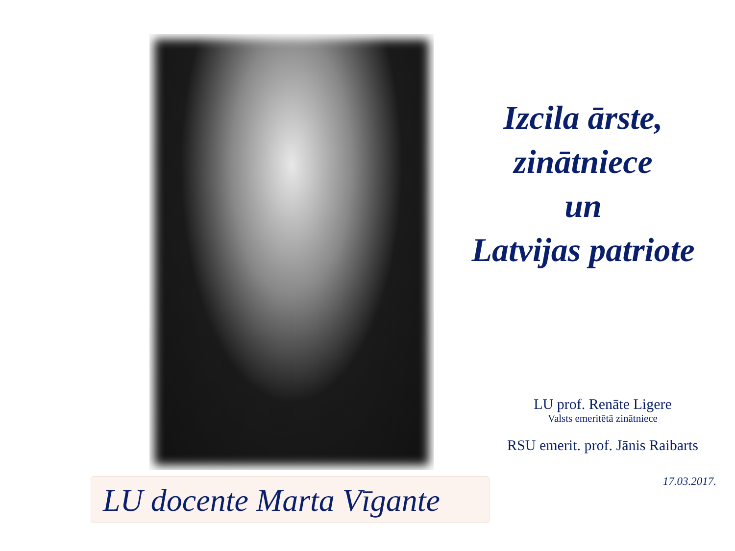Izcila ārste,
zinātniece
un
Latvijas patriote
LU docente Marta Vīgante
LU prof. Renāte Ligere
Valsts emeritētā zinātniece
RSU emerit. prof. Jānis Raibarts
17.03.2017.